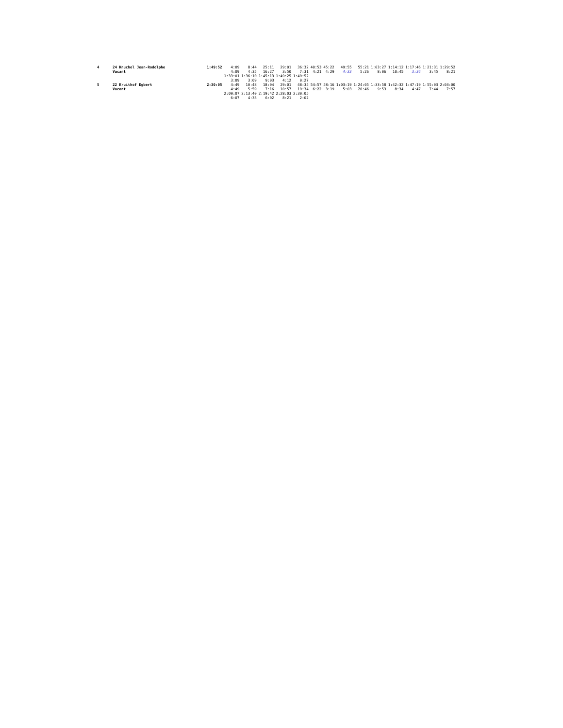| 4 | 24 Knuchel Jean-Rodolphe | 1:49:52 | 4:09 | 8:44 | 25:11 | 29:01 | 36:32 | 40:53 | 45:22 | 49:55 | 55:21 | 1:03:27 | 1:14:12 | 1:17:46 | 1:21:31 | 1:29:52 |
| | Vacant | | 4:09 | 4:35 | 16:27 | 3:50 | 7:31 | 4:21 | 4:29 | 4:33 | 5:26 | 8:06 | 10:45 | 3:34 | 3:45 | 8:21 |
| | | | 1:33:01 | 1:36:10 | 1:45:13 | 1:49:25 | 1:49:52 | | | | | | | | | |
| | | | 3:09 | 3:09 | 9:03 | 4:12 | 0:27 | | | | | | | | | |
| 5 | 22 Kruithof Egbert | 2:30:05 | 4:49 | 10:48 | 18:04 | 29:01 | 48:35 | 54:57 | 58:16 | 1:03:19 | 1:24:05 | 1:33:58 | 1:42:32 | 1:47:19 | 1:55:03 | 2:03:00 |
| | Vacant | | 4:49 | 5:59 | 7:16 | 10:57 | 19:34 | 6:22 | 3:19 | 5:03 | 20:46 | 9:53 | 8:34 | 4:47 | 7:44 | 7:57 |
| | | | 2:09:07 | 2:13:40 | 2:19:42 | 2:28:03 | 2:30:05 | | | | | | | | | |
| | | | 6:07 | 4:33 | 6:02 | 8:21 | 2:02 | | | | | | | | | |